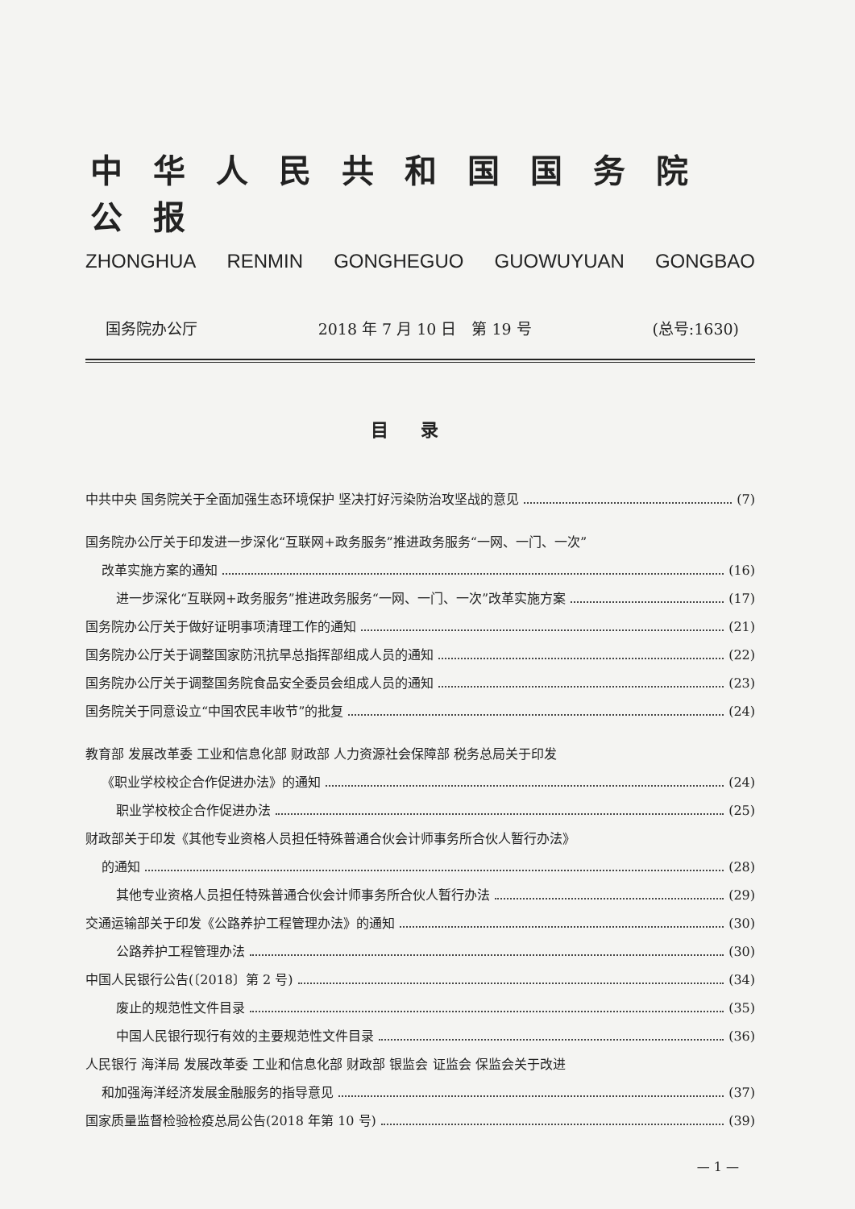中华人民共和国国务院公报
ZHONGHUA RENMIN GONGHEGUO GUOWUYUAN GONGBAO
国务院办公厅 2018 年 7 月 10 日　第 19 号 (总号:1630)
目录
中共中央 国务院关于全面加强生态环境保护 坚决打好污染防治攻坚战的意见 (7)
国务院办公厅关于印发进一步深化“互联网+政务服务”推进政务服务“一网、一门、一次”
改革实施方案的通知 (16)
进一步深化“互联网+政务服务”推进政务服务“一网、一门、一次”改革实施方案 (17)
国务院办公厅关于做好证明事项清理工作的通知 (21)
国务院办公厅关于调整国家防汛抗旱总指挥部组成人员的通知 (22)
国务院办公厅关于调整国务院食品安全委员会组成人员的通知 (23)
国务院关于同意设立“中国农民丰收节”的批复 (24)
教育部 发展改革委 工业和信息化部 财政部 人力资源社会保障部 税务总局关于印发
《职业学校校企合作促进办法》的通知 (24)
职业学校校企合作促进办法 (25)
财政部关于印发《其他专业资格人员担任特殊普通合伙会计师事务所合伙人暂行办法》
的通知 (28)
其他专业资格人员担任特殊普通合伙会计师事务所合伙人暂行办法 (29)
交通运输部关于印发《公路养护工程管理办法》的通知 (30)
公路养护工程管理办法 (30)
中国人民银行公告(〔2018〕第 2 号) (34)
废止的规范性文件目录 (35)
中国人民银行现行有效的主要规范性文件目录 (36)
人民银行 海洋局 发展改革委 工业和信息化部 财政部 银监会 证监会 保监会关于改进
和加强海洋经济发展金融服务的指导意见 (37)
国家质量监督检验检疫总局公告(2018 年第 10 号) (39)
— 1 —